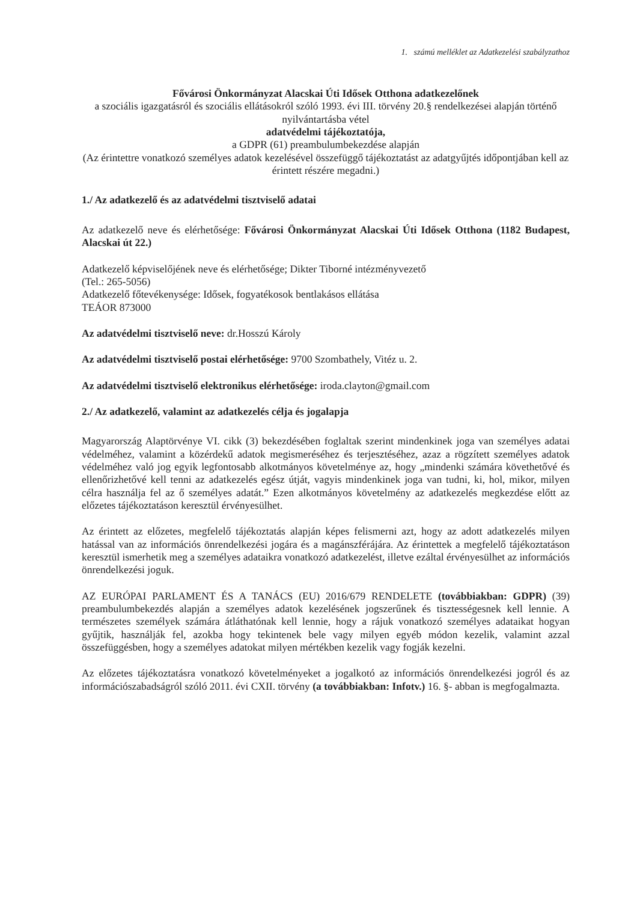1. számú melléklet az Adatkezelési szabályzathoz
Fővárosi Önkormányzat Alacskai Úti Idősek Otthona adatkezelőnek
a szociális igazgatásról és szociális ellátásokról szóló 1993. évi III. törvény 20.§ rendelkezései alapján történő nyilvántartásba vétel
adatvédelmi tájékoztatója,
a GDPR (61) preambulumbekezdése alapján
(Az érintettre vonatkozó személyes adatok kezelésével összefüggő tájékoztatást az adatgyűjtés időpontjában kell az érintett részére megadni.)
1./ Az adatkezelő és az adatvédelmi tisztviselő adatai
Az adatkezelő neve és elérhetősége: Fővárosi Önkormányzat Alacskai Úti Idősek Otthona (1182 Budapest, Alacskai út 22.)
Adatkezelő képviselőjének neve és elérhetősége; Dikter Tiborné intézményvezető
(Tel.: 265-5056)
Adatkezelő főtevékenysége: Idősek, fogyatékosok bentlakásos ellátása
TEÁOR 873000
Az adatvédelmi tisztviselő neve: dr.Hosszú Károly
Az adatvédelmi tisztviselő postai elérhetősége: 9700 Szombathely, Vitéz u. 2.
Az adatvédelmi tisztviselő elektronikus elérhetősége: iroda.clayton@gmail.com
2./ Az adatkezelő, valamint az adatkezelés célja és jogalapja
Magyarország Alaptörvénye VI. cikk (3) bekezdésében foglaltak szerint mindenkinek joga van személyes adatai védelméhez, valamint a közérdekű adatok megismeréséhez és terjesztéséhez, azaz a rögzített személyes adatok védelméhez való jog egyik legfontosabb alkotmányos követelménye az, hogy „mindenki számára követhetővé és ellenőrizhetővé kell tenni az adatkezelés egész útját, vagyis mindenkinek joga van tudni, ki, hol, mikor, milyen célra használja fel az ő személyes adatát.” Ezen alkotmányos követelmény az adatkezelés megkezdése előtt az előzetes tájékoztatáson keresztül érvényesülhet.
Az érintett az előzetes, megfelelő tájékoztatás alapján képes felismerni azt, hogy az adott adatkezelés milyen hatással van az információs önrendelkezési jogára és a magánszférájára. Az érintettek a megfelelő tájékoztatáson keresztül ismerhetik meg a személyes adataikra vonatkozó adatkezelést, illetve ezáltal érvényesülhet az információs önrendelkezési joguk.
AZ EURÓPAI PARLAMENT ÉS A TANÁCS (EU) 2016/679 RENDELETE (továbbiakban: GDPR) (39) preambulumbekezdés alapján a személyes adatok kezelésének jogszerűnek és tisztességesnek kell lennie. A természetes személyek számára átláthatónak kell lennie, hogy a rájuk vonatkozó személyes adataikat hogyan gyűjtik, használják fel, azokba hogy tekintenek bele vagy milyen egyéb módon kezelik, valamint azzal összefüggésben, hogy a személyes adatokat milyen mértékben kezelik vagy fogják kezelni.
Az előzetes tájékoztatásra vonatkozó követelményeket a jogalkotó az információs önrendelkezési jogról és az információszabadságról szóló 2011. évi CXII. törvény (a továbbiakban: Infotv.) 16. §- abban is megfogalmazta.